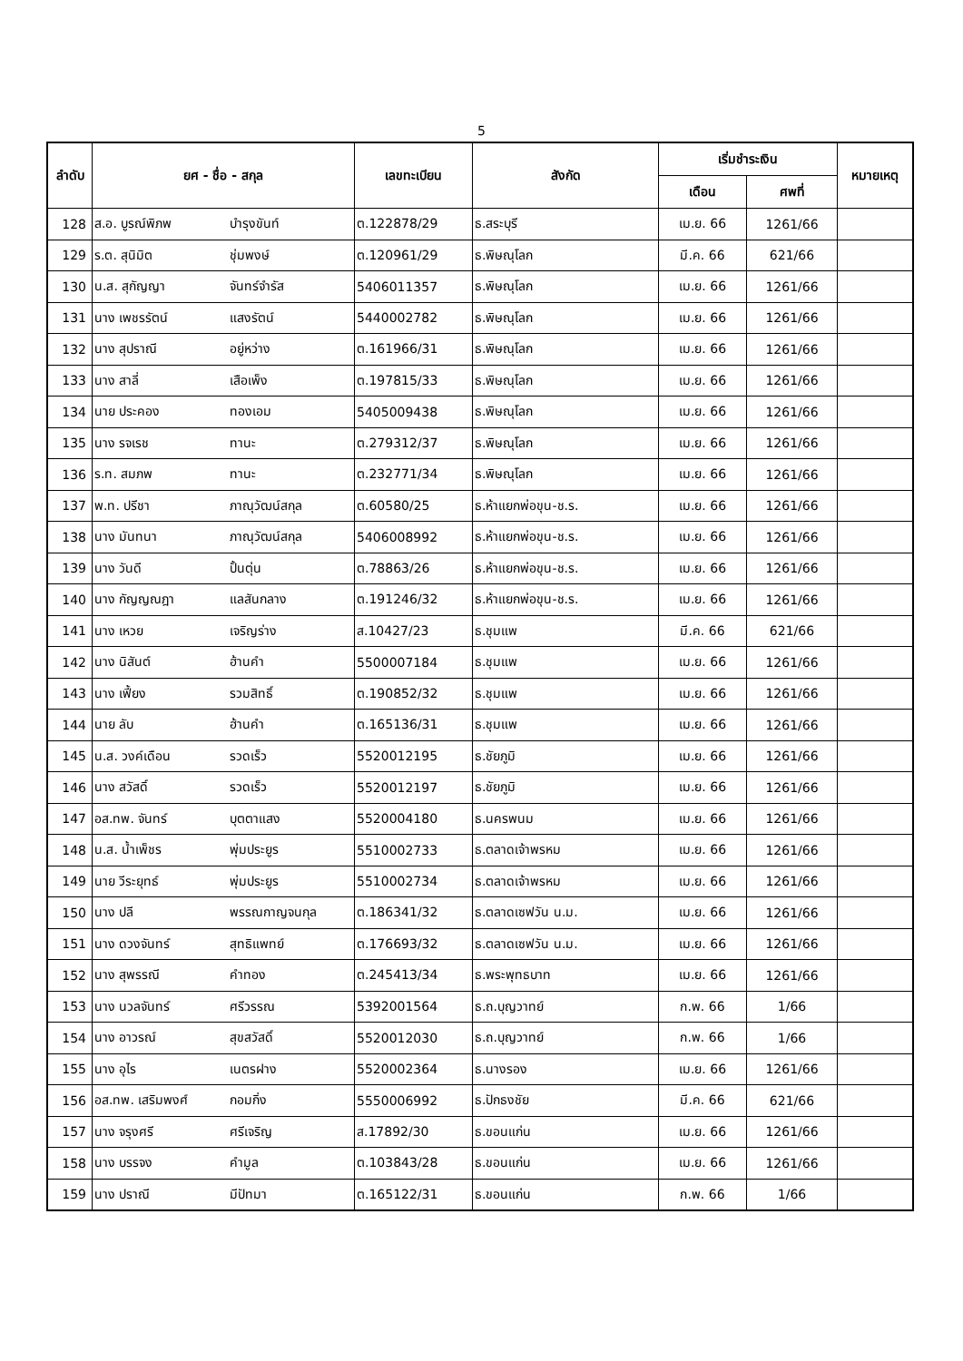5
| ลำดับ | ยศ - ชื่อ - สกุล | | เลขทะเบียน | สังกัด | เริ่มชำระเงิน | | หมายเหตุ |
| --- | --- | --- | --- | --- | --- | --- | --- |
| | | | | | เดือน | ศพที่ | |
| 128 | ส.อ. บูรณ์พิภพ | บำรุงขันท์ | ต.122878/29 | ธ.สระบุรี | เม.ย. 66 | 1261/66 | |
| 129 | ร.ต. สุนิมิต | ชุ่มพงษ์ | ต.120961/29 | ธ.พิษณุโลก | มี.ค. 66 | 621/66 | |
| 130 | น.ส. สุกัญญา | จันทร์จำรัส | 5406011357 | ธ.พิษณุโลก | เม.ย. 66 | 1261/66 | |
| 131 | นาง เพชรรัตน์ | แสงรัตน์ | 5440002782 | ธ.พิษณุโลก | เม.ย. 66 | 1261/66 | |
| 132 | นาง สุปราณี | อยู่หว่าง | ต.161966/31 | ธ.พิษณุโลก | เม.ย. 66 | 1261/66 | |
| 133 | นาง สาลี่ | เสือเพ็ง | ต.197815/33 | ธ.พิษณุโลก | เม.ย. 66 | 1261/66 | |
| 134 | นาย ประคอง | ทองเอม | 5405009438 | ธ.พิษณุโลก | เม.ย. 66 | 1261/66 | |
| 135 | นาง รจเรช | ทานะ | ต.279312/37 | ธ.พิษณุโลก | เม.ย. 66 | 1261/66 | |
| 136 | ร.ท. สมภพ | ทานะ | ต.232771/34 | ธ.พิษณุโลก | เม.ย. 66 | 1261/66 | |
| 137 | พ.ท. ปรีชา | ภาณุวัฒน์สกุล | ต.60580/25 | ธ.ห้าแยกพ่อขุน-ช.ร. | เม.ย. 66 | 1261/66 | |
| 138 | นาง มันทนา | ภาณุวัฒน์สกุล | 5406008992 | ธ.ห้าแยกพ่อขุน-ช.ร. | เม.ย. 66 | 1261/66 | |
| 139 | นาง วันดี | ปั้นตุ่น | ต.78863/26 | ธ.ห้าแยกพ่อขุน-ช.ร. | เม.ย. 66 | 1261/66 | |
| 140 | นาง กัญญณฎา | แลสันกลาง | ต.191246/32 | ธ.ห้าแยกพ่อขุน-ช.ร. | เม.ย. 66 | 1261/66 | |
| 141 | นาง เหวย | เจริญร่าง | ส.10427/23 | ธ.ชุมแพ | มี.ค. 66 | 621/66 | |
| 142 | นาง นิสันต์ | ฮ้านคำ | 5500007184 | ธ.ชุมแพ | เม.ย. 66 | 1261/66 | |
| 143 | นาง เฟี้ยง | รวมสิทธิ์ | ต.190852/32 | ธ.ชุมแพ | เม.ย. 66 | 1261/66 | |
| 144 | นาย ลับ | ฮ้านคำ | ต.165136/31 | ธ.ชุมแพ | เม.ย. 66 | 1261/66 | |
| 145 | น.ส. วงค์เดือน | รวดเร็ว | 5520012195 | ธ.ชัยภูมิ | เม.ย. 66 | 1261/66 | |
| 146 | นาง สวัสดิ์ | รวดเร็ว | 5520012197 | ธ.ชัยภูมิ | เม.ย. 66 | 1261/66 | |
| 147 | อส.ทพ. จันทร์ | บุตตาแสง | 5520004180 | ธ.นครพนม | เม.ย. 66 | 1261/66 | |
| 148 | น.ส. น้ำเพ็ชร | พุ่มประยูร | 5510002733 | ธ.ตลาดเจ้าพรหม | เม.ย. 66 | 1261/66 | |
| 149 | นาย วีระยุทธ์ | พุ่มประยูร | 5510002734 | ธ.ตลาดเจ้าพรหม | เม.ย. 66 | 1261/66 | |
| 150 | นาง ปลี | พรรณกาญจนกุล | ต.186341/32 | ธ.ตลาดเซฟวัน น.ม. | เม.ย. 66 | 1261/66 | |
| 151 | นาง ดวงจันทร์ | สุทธิแพทย์ | ต.176693/32 | ธ.ตลาดเซฟวัน น.ม. | เม.ย. 66 | 1261/66 | |
| 152 | นาง สุพรรณี | คำทอง | ต.245413/34 | ธ.พระพุทธบาท | เม.ย. 66 | 1261/66 | |
| 153 | นาง นวลจันทร์ | ศรีวรรณ | 5392001564 | ธ.ถ.บุญวาทย์ | ก.พ. 66 | 1/66 | |
| 154 | นาง อาวรณ์ | สุขสวัสดิ์ | 5520012030 | ธ.ถ.บุญวาทย์ | ก.พ. 66 | 1/66 | |
| 155 | นาง อุไร | เนตรฝาง | 5520002364 | ธ.นางรอง | เม.ย. 66 | 1261/66 | |
| 156 | อส.ทพ. เสริมพงศ์ | กอมกิ่ง | 5550006992 | ธ.ปักธงชัย | มี.ค. 66 | 621/66 | |
| 157 | นาง จรุงศรี | ศรีเจริญ | ส.17892/30 | ธ.ขอนแก่น | เม.ย. 66 | 1261/66 | |
| 158 | นาง บรรจง | คำมูล | ต.103843/28 | ธ.ขอนแก่น | เม.ย. 66 | 1261/66 | |
| 159 | นาง ปราณี | มีปัทมา | ต.165122/31 | ธ.ขอนแก่น | ก.พ. 66 | 1/66 | |